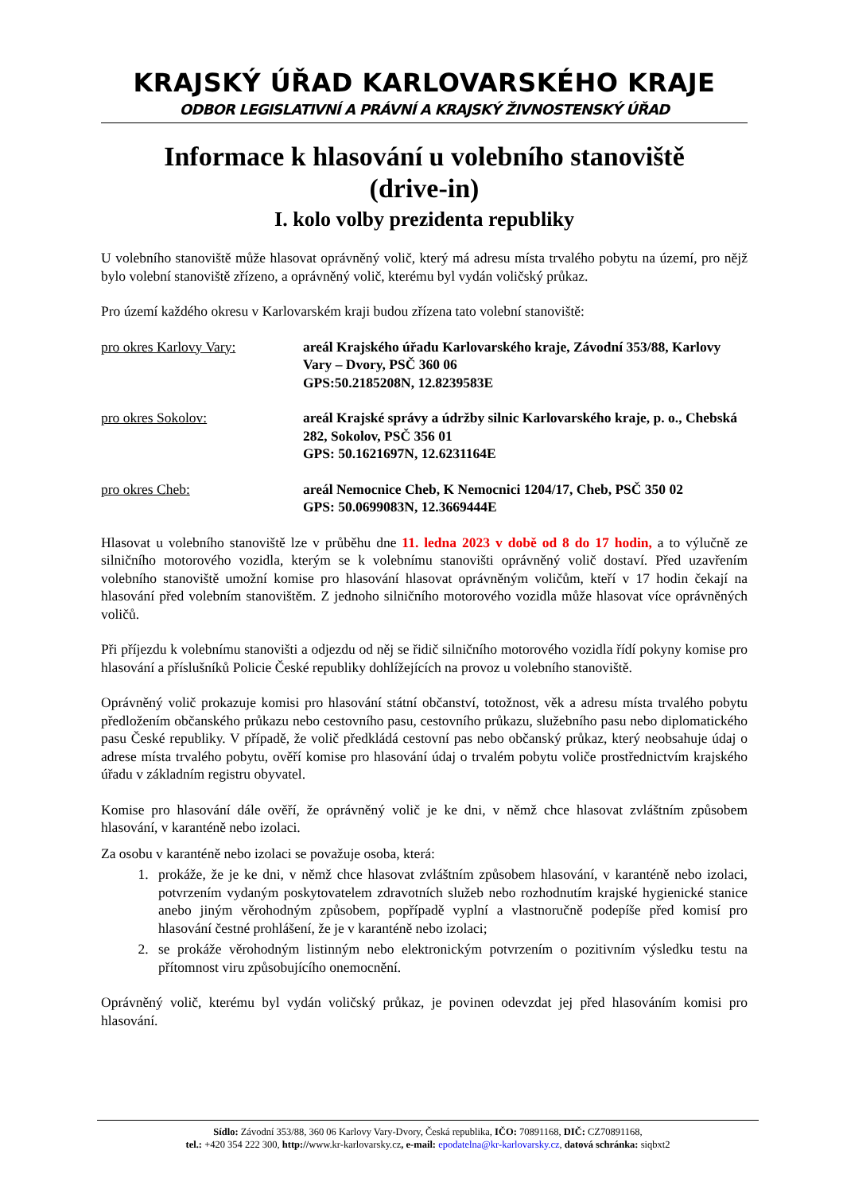KRAJSKÝ ÚŘAD KARLOVARSKÉHO KRAJE
ODBOR LEGISLATIVNÍ A PRÁVNÍ A KRAJSKÝ ŽIVNOSTENSKÝ ÚŘAD
Informace k hlasování u volebního stanoviště
(drive-in)
I. kolo volby prezidenta republiky
U volebního stanoviště může hlasovat oprávněný volič, který má adresu místa trvalého pobytu na území, pro nějž bylo volební stanoviště zřízeno, a oprávněný volič, kterému byl vydán voličský průkaz.
Pro území každého okresu v Karlovarském kraji budou zřízena tato volební stanoviště:
pro okres Karlovy Vary: areál Krajského úřadu Karlovarského kraje, Závodní 353/88, Karlovy Vary – Dvory, PSČ 360 06
GPS:50.2185208N, 12.8239583E
pro okres Sokolov: areál Krajské správy a údržby silnic Karlovarského kraje, p. o., Chebská 282, Sokolov, PSČ 356 01
GPS: 50.1621697N, 12.6231164E
pro okres Cheb: areál Nemocnice Cheb, K Nemocnici 1204/17, Cheb, PSČ 350 02
GPS: 50.0699083N, 12.3669444E
Hlasovat u volebního stanoviště lze v průběhu dne 11. ledna 2023 v době od 8 do 17 hodin, a to výlučně ze silničního motorového vozidla, kterým se k volebnímu stanovišti oprávněný volič dostaví. Před uzavřením volebního stanoviště umožní komise pro hlasování hlasovat oprávněným voličům, kteří v 17 hodin čekají na hlasování před volebním stanovištěm. Z jednoho silničního motorového vozidla může hlasovat více oprávněných voličů.
Při příjezdu k volebnímu stanovišti a odjezdu od něj se řidič silničního motorového vozidla řídí pokyny komise pro hlasování a příslušníků Policie České republiky dohlížejících na provoz u volebního stanoviště.
Oprávněný volič prokazuje komisi pro hlasování státní občanství, totožnost, věk a adresu místa trvalého pobytu předložením občanského průkazu nebo cestovního pasu, cestovního průkazu, služebního pasu nebo diplomatického pasu České republiky. V případě, že volič předkládá cestovní pas nebo občanský průkaz, který neobsahuje údaj o adrese místa trvalého pobytu, ověří komise pro hlasování údaj o trvalém pobytu voliče prostřednictvím krajského úřadu v základním registru obyvatel.
Komise pro hlasování dále ověří, že oprávněný volič je ke dni, v němž chce hlasovat zvláštním způsobem hlasování, v karanténě nebo izolaci.
Za osobu v karanténě nebo izolaci se považuje osoba, která:
1. prokáže, že je ke dni, v němž chce hlasovat zvláštním způsobem hlasování, v karanténě nebo izolaci, potvrzením vydaným poskytovatelem zdravotních služeb nebo rozhodnutím krajské hygienické stanice anebo jiným věrohodným způsobem, popřípadě vyplní a vlastnoručně podepíše před komisí pro hlasování čestné prohlášení, že je v karanténě nebo izolaci;
2. se prokáže věrohodným listinným nebo elektronickým potvrzením o pozitivním výsledku testu na přítomnost viru způsobujícího onemocnění.
Oprávněný volič, kterému byl vydán voličský průkaz, je povinen odevzdat jej před hlasováním komisi pro hlasování.
Sídlo: Závodní 353/88, 360 06 Karlovy Vary-Dvory, Česká republika, IČO: 70891168, DIČ: CZ70891168,
tel.: +420 354 222 300, http://www.kr-karlovarsky.cz, e-mail: epodatelna@kr-karlovarsky.cz, datová schránka: siqbxt2